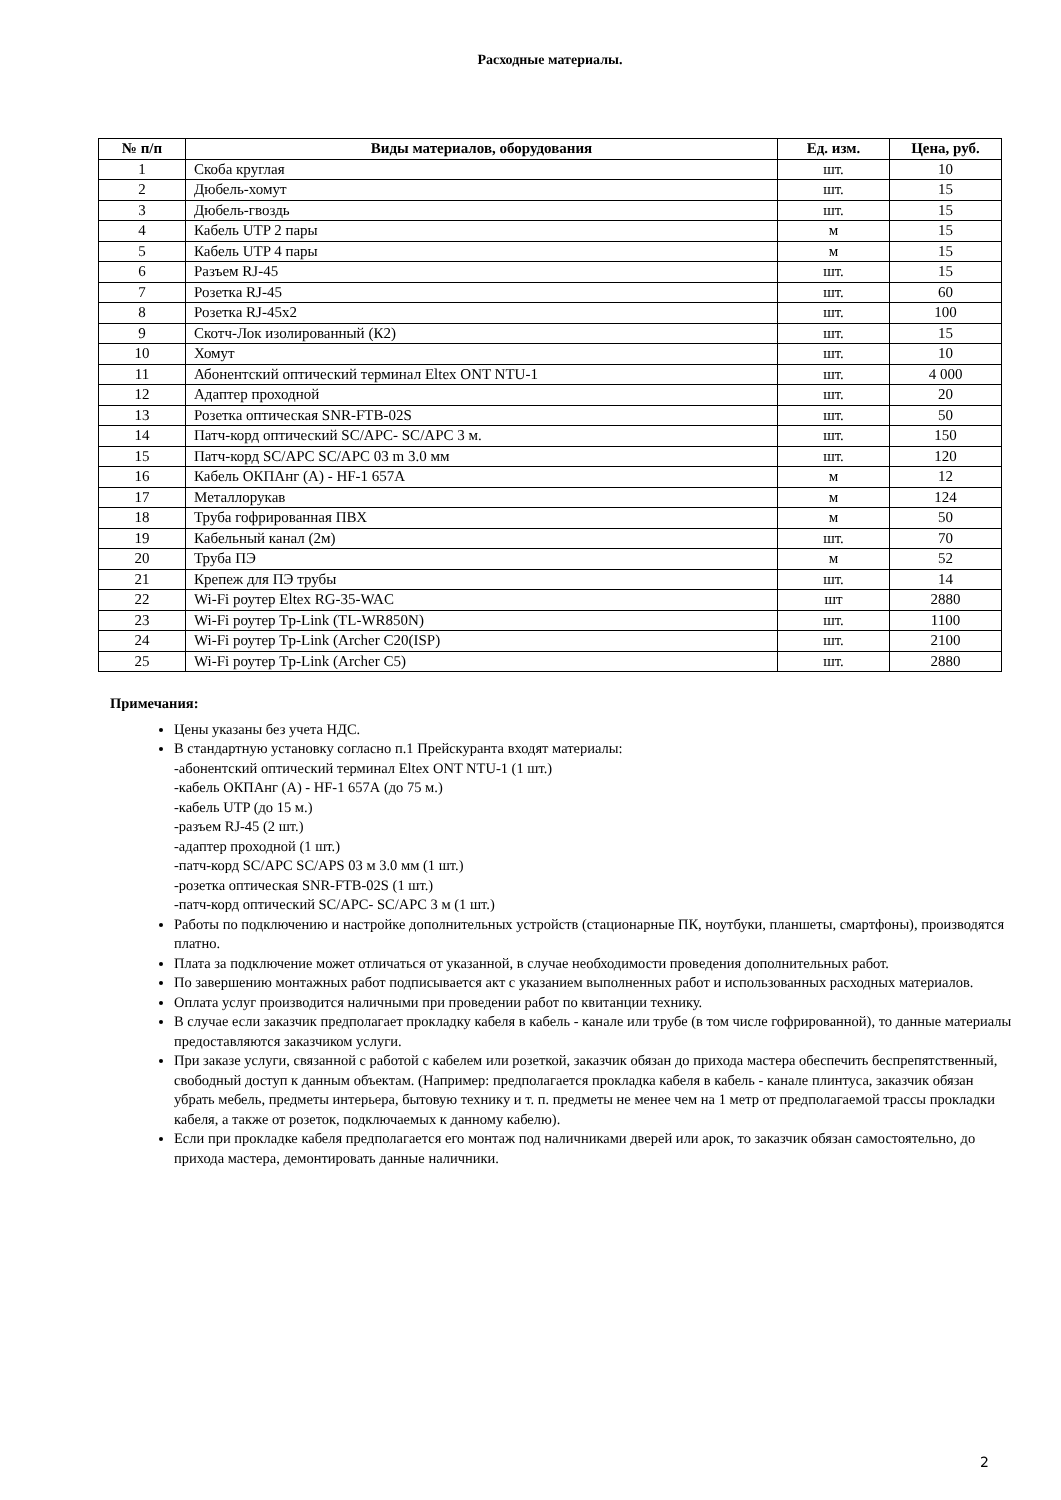Расходные материалы.
| № п/п | Виды материалов, оборудования | Ед. изм. | Цена, руб. |
| --- | --- | --- | --- |
| 1 | Скоба круглая | шт. | 10 |
| 2 | Дюбель-хомут | шт. | 15 |
| 3 | Дюбель-гвоздь | шт. | 15 |
| 4 | Кабель UTP 2 пары | м | 15 |
| 5 | Кабель UTP 4 пары | м | 15 |
| 6 | Разъем RJ-45 | шт. | 15 |
| 7 | Розетка RJ-45 | шт. | 60 |
| 8 | Розетка RJ-45x2 | шт. | 100 |
| 9 | Скотч-Лок изолированный (К2) | шт. | 15 |
| 10 | Хомут | шт. | 10 |
| 11 | Абонентский оптический терминал Eltex ONT NTU-1 | шт. | 4 000 |
| 12 | Адаптер проходной | шт. | 20 |
| 13 | Розетка оптическая SNR-FTB-02S | шт. | 50 |
| 14 | Патч-корд оптический SC/APC- SC/APC 3 м. | шт. | 150 |
| 15 | Патч-корд SC/APC SC/APC 03 m 3.0 мм | шт. | 120 |
| 16 | Кабель ОКПАнг (А) - HF-1 657А | м | 12 |
| 17 | Металлорукав | м | 124 |
| 18 | Труба гофрированная ПВХ | м | 50 |
| 19 | Кабельный канал (2м) | шт. | 70 |
| 20 | Труба ПЭ | м | 52 |
| 21 | Крепеж для ПЭ трубы | шт. | 14 |
| 22 | Wi-Fi роутер Eltex RG-35-WAC | шт | 2880 |
| 23 | Wi-Fi роутер Tp-Link (TL-WR850N) | шт. | 1100 |
| 24 | Wi-Fi роутер Tp-Link (Archer C20(ISP) | шт. | 2100 |
| 25 | Wi-Fi роутер Tp-Link (Archer C5) | шт. | 2880 |
Примечания:
Цены указаны без учета НДС.
В стандартную установку согласно п.1 Прейскуранта входят материалы:
-абонентский оптический терминал Eltex ONT NTU-1 (1 шт.)
-кабель ОКПАнг (А) - HF-1 657А (до 75 м.)
-кабель UTP (до 15 м.)
-разъем RJ-45 (2 шт.)
-адаптер проходной (1 шт.)
-патч-корд SC/APC SC/APS 03 м 3.0 мм (1 шт.)
-розетка оптическая SNR-FTB-02S (1 шт.)
-патч-корд оптический SC/APC- SC/APC 3 м (1 шт.)
Работы по подключению и настройке дополнительных устройств (стационарные ПК, ноутбуки, планшеты, смартфоны), производятся платно.
Плата за подключение может отличаться от указанной, в случае необходимости проведения дополнительных работ.
По завершению монтажных работ подписывается акт с указанием выполненных работ и использованных расходных материалов.
Оплата услуг производится наличными при проведении работ по квитанции технику.
В случае если заказчик предполагает прокладку кабеля в кабель - канале или трубе (в том числе гофрированной), то данные материалы предоставляются заказчиком услуги.
При заказе услуги, связанной с работой с кабелем или розеткой, заказчик обязан до прихода мастера обеспечить беспрепятственный, свободный доступ к данным объектам. (Например: предполагается прокладка кабеля в кабель - канале плинтуса, заказчик обязан убрать мебель, предметы интерьера, бытовую технику и т. п. предметы не менее чем на 1 метр от предполагаемой трассы прокладки кабеля, а также от розеток, подключаемых к данному кабелю).
Если при прокладке кабеля предполагается его монтаж под наличниками дверей или арок, то заказчик обязан самостоятельно, до прихода мастера, демонтировать данные наличники.
2